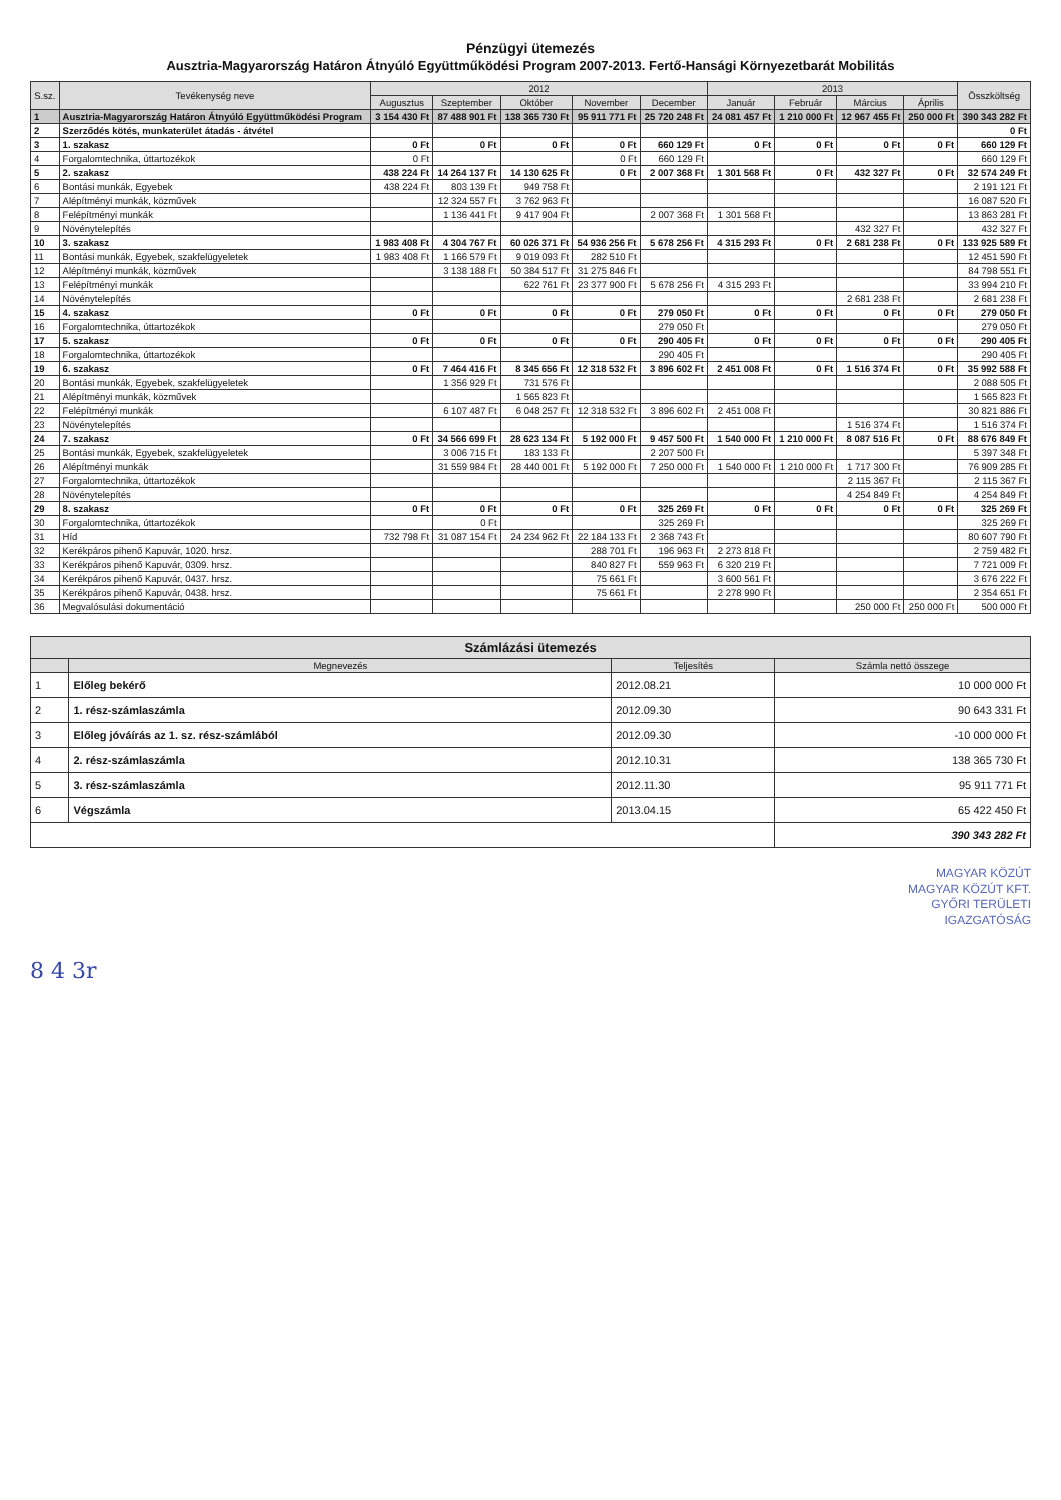Pénzügyi ütemezés
Ausztria-Magyarország Határon Átnyúló Együttműködési Program 2007-2013. Fertő-Hansági Környezetbarát Mobilitás
| S.sz. | Tevékenység neve | 2012 | | | | | 2013 | | | | Összköltség |
| --- | --- | --- | --- | --- | --- | --- | --- | --- | --- | --- | --- |
| | | Augusztus | Szeptember | Október | November | December | Január | Február | Március | Április | |
| 1 | Ausztria-Magyarország Határon Átnyúló Együttműködési Program | 3 154 430 Ft | 87 488 901 Ft | 138 365 730 Ft | 95 911 771 Ft | 25 720 248 Ft | 24 081 457 Ft | 1 210 000 Ft | 12 967 455 Ft | 250 000 Ft | 390 343 282 Ft |
| 2 | Szerződés kötés, munkaterület átadás - átvétel | | | | | | | | | | 0 Ft |
| 3 | 1. szakasz | 0 Ft | 0 Ft | 0 Ft | 0 Ft | 660 129 Ft | 0 Ft | 0 Ft | 0 Ft | 0 Ft | 660 129 Ft |
| 4 | Forgalomtechnika, úttartozékok | 0 Ft | | | 0 Ft | 660 129 Ft | | | | | 660 129 Ft |
| 5 | 2. szakasz | 438 224 Ft | 14 264 137 Ft | 14 130 625 Ft | 0 Ft | 2 007 368 Ft | 1 301 568 Ft | 0 Ft | 432 327 Ft | 0 Ft | 32 574 249 Ft |
| 6 | Bontási munkák, Egyebek | 438 224 Ft | 803 139 Ft | 949 758 Ft | | | | | | | 2 191 121 Ft |
| 7 | Alépítményi munkák, közművek | | 12 324 557 Ft | 3 762 963 Ft | | | | | | | 16 087 520 Ft |
| 8 | Felépítményi munkák | | 1 136 441 Ft | 9 417 904 Ft | | 2 007 368 Ft | 1 301 568 Ft | | | | 13 863 281 Ft |
| 9 | Növénytelepítés | | | | | | | | 432 327 Ft | | 432 327 Ft |
| 10 | 3. szakasz | 1 983 408 Ft | 4 304 767 Ft | 60 026 371 Ft | 54 936 256 Ft | 5 678 256 Ft | 4 315 293 Ft | 0 Ft | 2 681 238 Ft | 0 Ft | 133 925 589 Ft |
| 11 | Bontási munkák, Egyebek, szakfelügyeletek | 1 983 408 Ft | 1 166 579 Ft | 9 019 093 Ft | 282 510 Ft | | | | | | 12 451 590 Ft |
| 12 | Alépítményi munkák, közművek | | 3 138 188 Ft | 50 384 517 Ft | 31 275 846 Ft | | | | | | 84 798 551 Ft |
| 13 | Felépítményi munkák | | | 622 761 Ft | 23 377 900 Ft | 5 678 256 Ft | 4 315 293 Ft | | | | 33 994 210 Ft |
| 14 | Növénytelepítés | | | | | | | | 2 681 238 Ft | | 2 681 238 Ft |
| 15 | 4. szakasz | 0 Ft | 0 Ft | 0 Ft | 0 Ft | 279 050 Ft | 0 Ft | 0 Ft | 0 Ft | 0 Ft | 279 050 Ft |
| 16 | Forgalomtechnika, úttartozékok | | | | | 279 050 Ft | | | | | 279 050 Ft |
| 17 | 5. szakasz | 0 Ft | 0 Ft | 0 Ft | 0 Ft | 290 405 Ft | 0 Ft | 0 Ft | 0 Ft | 0 Ft | 290 405 Ft |
| 18 | Forgalomtechnika, úttartozékok | | | | | 290 405 Ft | | | | | 290 405 Ft |
| 19 | 6. szakasz | 0 Ft | 7 464 416 Ft | 8 345 656 Ft | 12 318 532 Ft | 3 896 602 Ft | 2 451 008 Ft | 0 Ft | 1 516 374 Ft | 0 Ft | 35 992 588 Ft |
| 20 | Bontási munkák, Egyebek, szakfelügyeletek | | 1 356 929 Ft | 731 576 Ft | | | | | | | 2 088 505 Ft |
| 21 | Alépítményi munkák, közművek | | | 1 565 823 Ft | | | | | | | 1 565 823 Ft |
| 22 | Felépítményi munkák | | 6 107 487 Ft | 6 048 257 Ft | 12 318 532 Ft | 3 896 602 Ft | 2 451 008 Ft | | | | 30 821 886 Ft |
| 23 | Növénytelepítés | | | | | | | | 1 516 374 Ft | | 1 516 374 Ft |
| 24 | 7. szakasz | 0 Ft | 34 566 699 Ft | 28 623 134 Ft | 5 192 000 Ft | 9 457 500 Ft | 1 540 000 Ft | 1 210 000 Ft | 8 087 516 Ft | 0 Ft | 88 676 849 Ft |
| 25 | Bontási munkák, Egyebek, szakfelügyeletek | | 3 006 715 Ft | 183 133 Ft | | 2 207 500 Ft | | | | | 5 397 348 Ft |
| 26 | Alépítményi munkák | | 31 559 984 Ft | 28 440 001 Ft | 5 192 000 Ft | 7 250 000 Ft | 1 540 000 Ft | 1 210 000 Ft | 1 717 300 Ft | | 76 909 285 Ft |
| 27 | Forgalomtechnika, úttartozékok | | | | | | | | 2 115 367 Ft | | 2 115 367 Ft |
| 28 | Növénytelepítés | | | | | | | | 4 254 849 Ft | | 4 254 849 Ft |
| 29 | 8. szakasz | 0 Ft | 0 Ft | 0 Ft | 0 Ft | 325 269 Ft | 0 Ft | 0 Ft | 0 Ft | 0 Ft | 325 269 Ft |
| 30 | Forgalomtechnika, úttartozékok | | 0 Ft | | | 325 269 Ft | | | | | 325 269 Ft |
| 31 | Híd | 732 798 Ft | 31 087 154 Ft | 24 234 962 Ft | 22 184 133 Ft | 2 368 743 Ft | | | | | 80 607 790 Ft |
| 32 | Kerékpáros pihenő Kapuvár, 1020. hrsz. | | | | 288 701 Ft | 196 963 Ft | 2 273 818 Ft | | | | 2 759 482 Ft |
| 33 | Kerékpáros pihenő Kapuvár, 0309. hrsz. | | | | 840 827 Ft | 559 963 Ft | 6 320 219 Ft | | | | 7 721 009 Ft |
| 34 | Kerékpáros pihenő Kapuvár, 0437. hrsz. | | | | 75 661 Ft | | 3 600 561 Ft | | | | 3 676 222 Ft |
| 35 | Kerékpáros pihenő Kapuvár, 0438. hrsz. | | | | 75 661 Ft | | 2 278 990 Ft | | | | 2 354 651 Ft |
| 36 | Megvalósulási dokumentáció | | | | | | | | 250 000 Ft | 250 000 Ft | 500 000 Ft |
Számlázási ütemezés
| | Megnevezés | Teljesítés | Számla nettó összege |
| --- | --- | --- | --- |
| 1 | Előleg bekérő | 2012.08.21 | 10 000 000 Ft |
| 2 | 1. rész-számlaszámla | 2012.09.30 | 90 643 331 Ft |
| 3 | Előleg jóváírás az 1. sz. rész-számlából | 2012.09.30 | -10 000 000 Ft |
| 4 | 2. rész-számlaszámla | 2012.10.31 | 138 365 730 Ft |
| 5 | 3. rész-számlaszámla | 2012.11.30 | 95 911 771 Ft |
| 6 | Végszámla | 2013.04.15 | 65 422 450 Ft |
| | | | 390 343 282 Ft |
MAGYAR KÖZÚT
MAGYAR KÖZÚT KFT.
GYŐRI TERÜLETI
IGAZGATÓSÁG
8 4 3r